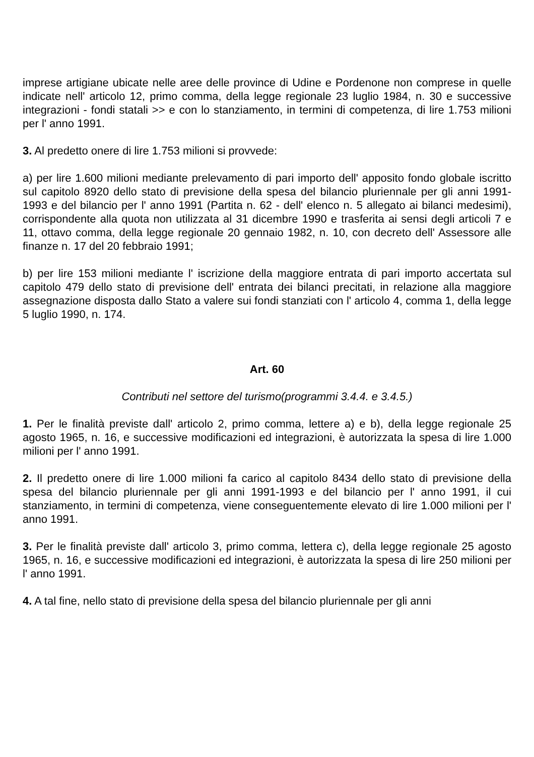imprese artigiane ubicate nelle aree delle province di Udine e Pordenone non comprese in quelle indicate nell' articolo 12, primo comma, della legge regionale 23 luglio 1984, n. 30 e successive integrazioni - fondi statali >> e con lo stanziamento, in termini di competenza, di lire 1.753 milioni per l' anno 1991.
3. Al predetto onere di lire 1.753 milioni si provvede:
a) per lire 1.600 milioni mediante prelevamento di pari importo dell' apposito fondo globale iscritto sul capitolo 8920 dello stato di previsione della spesa del bilancio pluriennale per gli anni 1991-1993 e del bilancio per l' anno 1991 (Partita n. 62 - dell' elenco n. 5 allegato ai bilanci medesimi), corrispondente alla quota non utilizzata al 31 dicembre 1990 e trasferita ai sensi degli articoli 7 e 11, ottavo comma, della legge regionale 20 gennaio 1982, n. 10, con decreto dell' Assessore alle finanze n. 17 del 20 febbraio 1991;
b) per lire 153 milioni mediante l' iscrizione della maggiore entrata di pari importo accertata sul capitolo 479 dello stato di previsione dell' entrata dei bilanci precitati, in relazione alla maggiore assegnazione disposta dallo Stato a valere sui fondi stanziati con l' articolo 4, comma 1, della legge 5 luglio 1990, n. 174.
Art. 60
Contributi nel settore del turismo(programmi 3.4.4. e 3.4.5.)
1. Per le finalità previste dall' articolo 2, primo comma, lettere a) e b), della legge regionale 25 agosto 1965, n. 16, e successive modificazioni ed integrazioni, è autorizzata la spesa di lire 1.000 milioni per l' anno 1991.
2. Il predetto onere di lire 1.000 milioni fa carico al capitolo 8434 dello stato di previsione della spesa del bilancio pluriennale per gli anni 1991-1993 e del bilancio per l' anno 1991, il cui stanziamento, in termini di competenza, viene conseguentemente elevato di lire 1.000 milioni per l' anno 1991.
3. Per le finalità previste dall' articolo 3, primo comma, lettera c), della legge regionale 25 agosto 1965, n. 16, e successive modificazioni ed integrazioni, è autorizzata la spesa di lire 250 milioni per l' anno 1991.
4. A tal fine, nello stato di previsione della spesa del bilancio pluriennale per gli anni